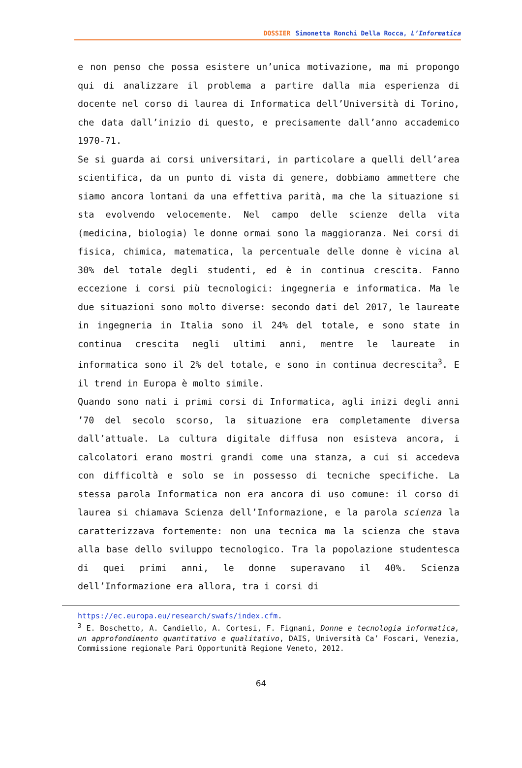DOSSIER Simonetta Ronchi Della Rocca, L’Informatica
e non penso che possa esistere un’unica motivazione, ma mi propongo qui di analizzare il problema a partire dalla mia esperienza di docente nel corso di laurea di Informatica dell’Università di Torino, che data dall’inizio di questo, e precisamente dall’anno accademico 1970-71.
Se si guarda ai corsi universitari, in particolare a quelli dell’area scientifica, da un punto di vista di genere, dobbiamo ammettere che siamo ancora lontani da una effettiva parità, ma che la situazione si sta evolvendo velocemente. Nel campo delle scienze della vita (medicina, biologia) le donne ormai sono la maggioranza. Nei corsi di fisica, chimica, matematica, la percentuale delle donne è vicina al 30% del totale degli studenti, ed è in continua crescita. Fanno eccezione i corsi più tecnologici: ingegneria e informatica. Ma le due situazioni sono molto diverse: secondo dati del 2017, le laureate in ingegneria in Italia sono il 24% del totale, e sono state in continua crescita negli ultimi anni, mentre le laureate in informatica sono il 2% del totale, e sono in continua decrescita<sup>3</sup>. E il trend in Europa è molto simile.
Quando sono nati i primi corsi di Informatica, agli inizi degli anni ’70 del secolo scorso, la situazione era completamente diversa dall’attuale. La cultura digitale diffusa non esisteva ancora, i calcolatori erano mostri grandi come una stanza, a cui si accedeva con difficoltà e solo se in possesso di tecniche specifiche. La stessa parola Informatica non era ancora di uso comune: il corso di laurea si chiamava Scienza dell’Informazione, e la parola scienza la caratterizzava fortemente: non una tecnica ma la scienza che stava alla base dello sviluppo tecnologico. Tra la popolazione studentesca di quei primi anni, le donne superavano il 40%. Scienza dell’Informazione era allora, tra i corsi di
https://ec.europa.eu/research/swafs/index.cfm.
<sup>3</sup> E. Boschetto, A. Candiello, A. Cortesi, F. Fignani, Donne e tecnologia informatica, un approfondimento quantitativo e qualitativo, DAIS, Università Ca’ Foscari, Venezia, Commissione regionale Pari Opportunità Regione Veneto, 2012.
64